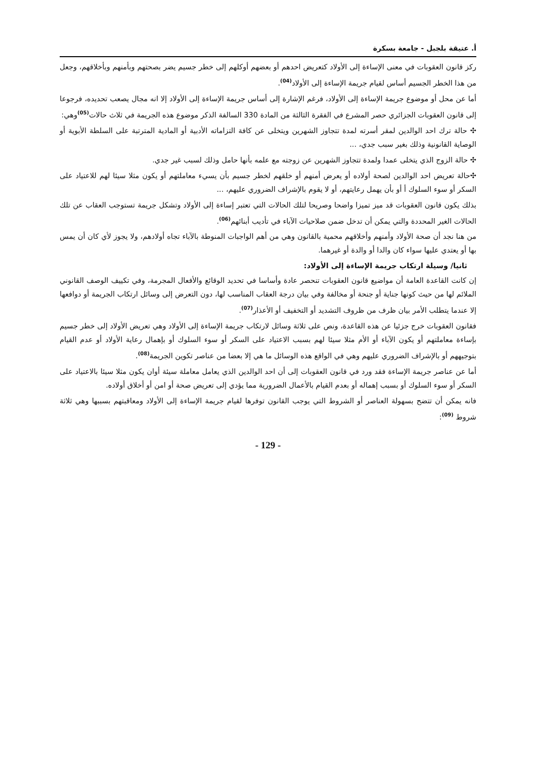أ. عتيقة بلجبل - جامعة بسكرة
ركز قانون العقوبات في معنى الإساءة إلى الأولاد كتعريض احدهم أو بعضهم أوكلهم إلى خطر جسيم يضر بصحتهم وبأمنهم وبأخلاقهم، وجعل من هذا الخطر الجسيم أساس لقيام جريمة الإساءة إلى الأولاد<sup>(04)</sup>.
أما عن محل أو موضوع جريمة الإساءة إلى الأولاد، فرغم الإشارة إلى أساس جريمة الإساءة إلى الأولاد إلا انه مجال يصعب تحديده، فرجوعا إلى قانون العقوبات الجزائري حصر المشرع في الفقرة الثالثة من المادة 330 السالفة الذكر موضوع هذه الجريمة في ثلاث حالات<sup>(05)</sup>وهي:
✣ حالة ترك احد الوالدين لمقر أسرته لمدة تتجاوز الشهرين ويتخلى عن كافة التزاماته الأدبية أو المادية المترتبة على السلطة الأبوية أو الوصاية القانونية وذلك بغير سبب جدي، ...
✣ حالة الزوج الذي يتخلى عمدا ولمدة تتجاوز الشهرين عن زوجته مع علمه بأنها حامل وذلك لسبب غير جدي.
✣حالة تعريض احد الوالدين لصحة أولاده أو يعرض أمنهم أو خلقهم لخطر جسيم بأن يسيء معاملتهم أو يكون مثلا سيئا لهم للاعتياد على السكر أو سوء السلوك أ أو بأن يهمل رعايتهم، أو لا يقوم بالإشراف الضروري عليهم، ...
بذلك يكون قانون العقوبات قد ميز تميزا واضحا وصريحا لتلك الحالات التي تعتبر إساءة إلى الأولاد وتشكل جريمة تستوجب العقاب عن تلك الحالات الغير المحددة والتي يمكن أن تدخل ضمن صلاحيات الآباء في تأديب أبنائهم<sup>(06)</sup>.
من هنا نجد أن صحة الأولاد وأمنهم وأخلاقهم محمية بالقانون وهي من أهم الواجبات المنوطة بالآباء تجاه أولادهم، ولا يجوز لأي كان أن يمس بها أو يعتدي عليها سواء كان والدا أو والدة أو غيرهما.
ثانيا/ وسيلة ارتكاب جريمة الإساءة إلى الأولاد:
إن كانت القاعدة العامة أن مواضيع قانون العقوبات تنحصر عادة وأساسا في تحديد الوقائع والأفعال المجرمة، وفي تكييف الوصف القانوني الملائم لها من حيث كونها جناية أو جنحة أو مخالفة وفي بيان درجة العقاب المناسب لها، دون التعرض إلى وسائل ارتكاب الجريمة أو دوافعها إلا عندما يتطلب الأمر بيان ظرف من ظروف التشديد أو التخفيف أو الأعذار<sup>(07)</sup>.
فقانون العقوبات خرج جزئيا عن هذه القاعدة، ونص على ثلاثة وسائل لارتكاب جريمة الإساءة إلى الأولاد وهي تعريض الأولاد إلى خطر جسيم بإساءة معاملتهم أو يكون الآباء أو الأم مثلا سيئا لهم بسبب الاعتياد على السكر أو سوء السلوك أو بإهمال رعاية الأولاد أو عدم القيام بتوجيههم أو بالإشراف الضروري عليهم وهي في الواقع هذه الوسائل ما هي إلا بعضا من عناصر تكوين الجريمة<sup>(08)</sup>.
أما عن عناصر جريمة الإساءة فقد ورد في قانون العقوبات إلى أن احد الوالدين الذي يعامل معاملة سيئة أوان يكون مثلا سيئا بالاعتياد على السكر أو سوء السلوك أو بسبب إهماله أو بعدم القيام بالأعمال الضرورية مما يؤدي إلى تعريض صحة أو امن أو أخلاق أولاده.
فانه يمكن أن تتضح بسهولة العناصر أو الشروط التي يوجب القانون توفرها لقيام جريمة الإساءة إلى الأولاد ومعاقبتهم بسببها وهي ثلاثة شروط <sup>(09)</sup>:
- 129 -